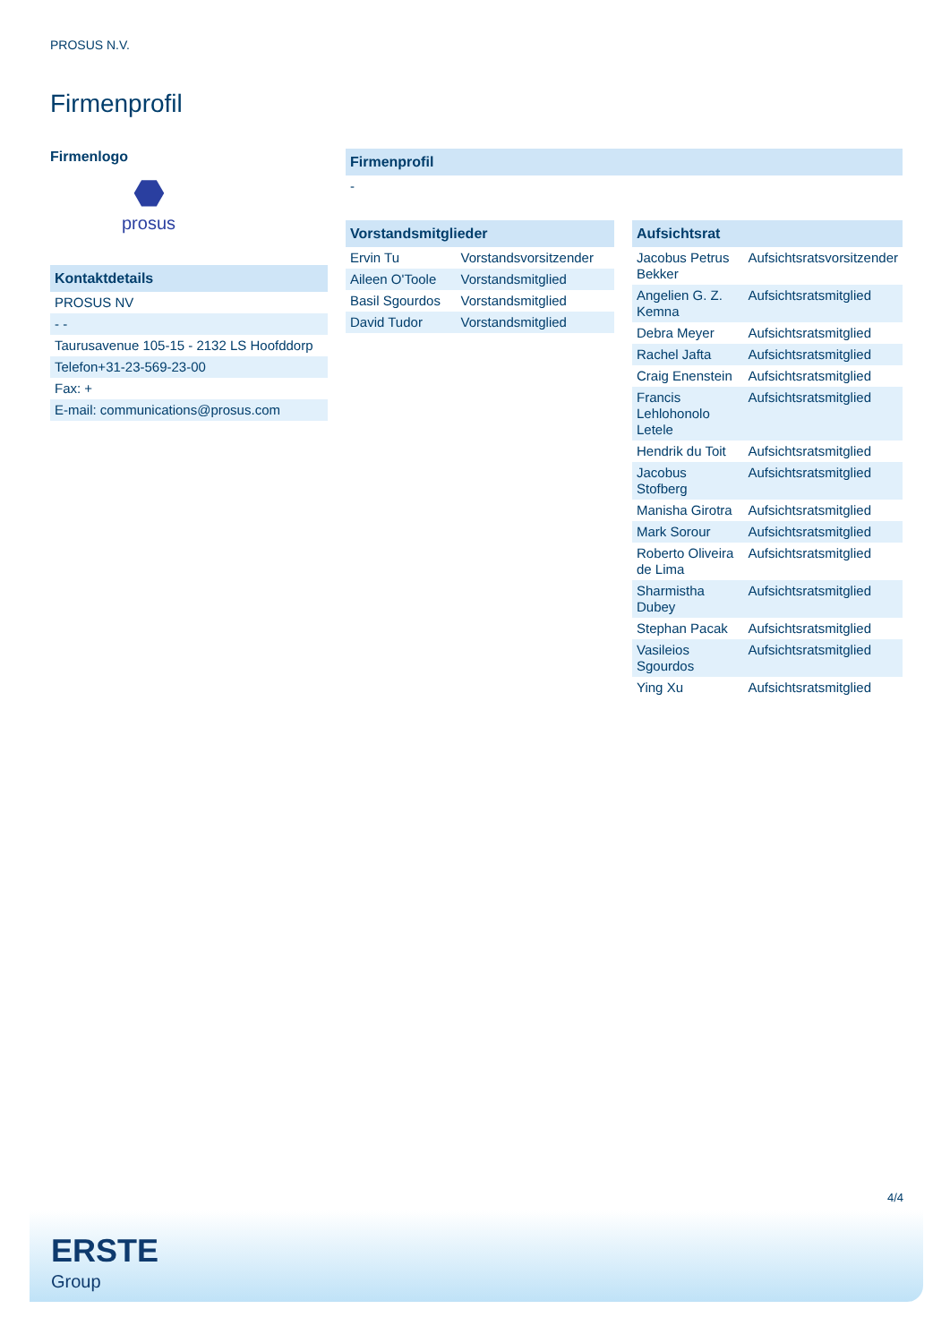PROSUS N.V.
Firmenprofil
Firmenlogo
⬣
prosus
| Kontaktdetails |
| --- |
| PROSUS NV |
| - - |
| Taurusavenue 105-15 - 2132 LS Hoofddorp |
| Telefon+31-23-569-23-00 |
| Fax: + |
| E-mail: communications@prosus.com |
| Firmenprofil |
| --- |
| - |
| Vorstandsmitglieder | |
| --- | --- |
| Ervin Tu | Vorstandsvorsitzender |
| Aileen O'Toole | Vorstandsmitglied |
| Basil Sgourdos | Vorstandsmitglied |
| David Tudor | Vorstandsmitglied |
| Aufsichtsrat | |
| --- | --- |
| Jacobus Petrus Bekker | Aufsichtsratsvorsitzender |
| Angelien G. Z. Kemna | Aufsichtsratsmitglied |
| Debra Meyer | Aufsichtsratsmitglied |
| Rachel Jafta | Aufsichtsratsmitglied |
| Craig Enenstein | Aufsichtsratsmitglied |
| Francis Lehlohonolo Letele | Aufsichtsratsmitglied |
| Hendrik du Toit | Aufsichtsratsmitglied |
| Jacobus Stofberg | Aufsichtsratsmitglied |
| Manisha Girotra | Aufsichtsratsmitglied |
| Mark Sorour | Aufsichtsratsmitglied |
| Roberto Oliveira de Lima | Aufsichtsratsmitglied |
| Sharmistha Dubey | Aufsichtsratsmitglied |
| Stephan Pacak | Aufsichtsratsmitglied |
| Vasileios Sgourdos | Aufsichtsratsmitglied |
| Ying Xu | Aufsichtsratsmitglied |
4/4
ERSTE
Group